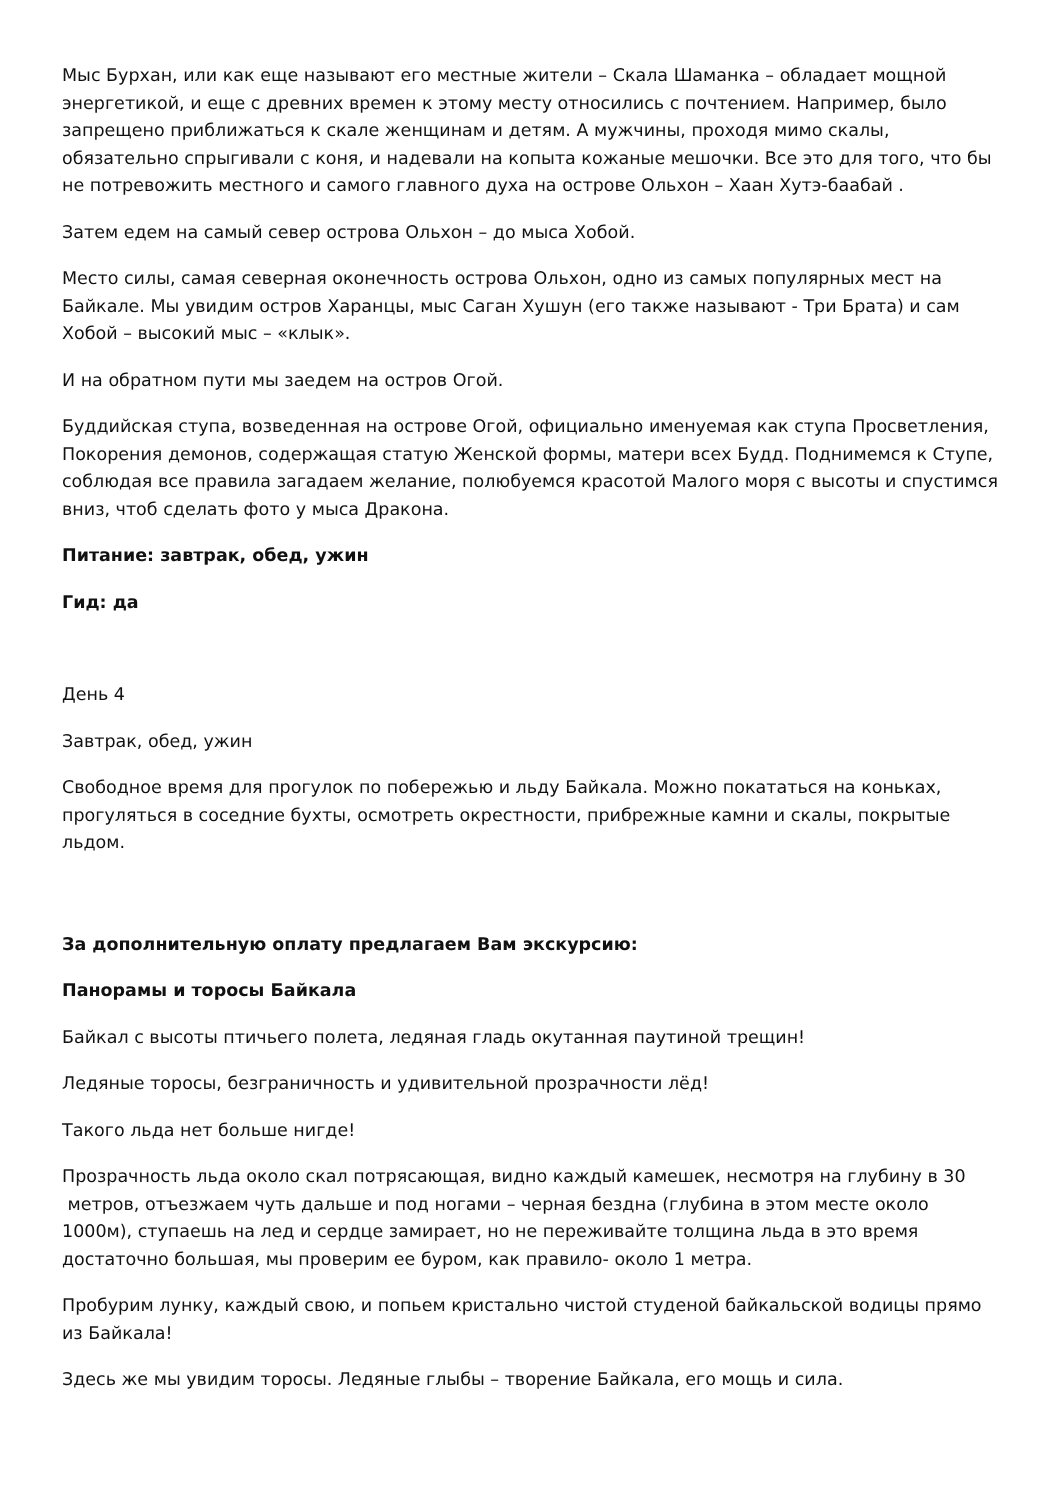Мыс Бурхан, или как еще называют его местные жители – Скала Шаманка – обладает мощной энергетикой, и еще с древних времен к этому месту относились с почтением. Например, было запрещено приближаться к скале женщинам и детям. А мужчины, проходя мимо скалы, обязательно спрыгивали с коня, и надевали на копыта кожаные мешочки. Все это для того, что бы не потревожить местного и самого главного духа на острове Ольхон – Хаан Хутэ-баабай .
Затем едем на самый север острова Ольхон – до мыса Хобой.
Место силы, самая северная оконечность острова Ольхон, одно из самых популярных мест на Байкале. Мы увидим остров Харанцы, мыс Саган Хушун (его также называют - Три Брата) и сам Хобой – высокий мыс – «клык».
И на обратном пути мы заедем на остров Огой.
Буддийская ступа, возведенная на острове Огой, официально именуемая как ступа Просветления, Покорения демонов, содержащая статую Женской формы, матери всех Будд. Поднимемся к Ступе, соблюдая все правила загадаем желание, полюбуемся красотой Малого моря с высоты и спустимся вниз, чтоб сделать фото у мыса Дракона.
Питание: завтрак, обед, ужин
Гид: да
День 4
Завтрак, обед, ужин
Свободное время для прогулок по побережью и льду Байкала. Можно покататься на коньках, прогуляться в соседние бухты, осмотреть окрестности, прибрежные камни и скалы, покрытые льдом.
За дополнительную оплату предлагаем Вам экскурсию:
Панорамы и торосы Байкала
Байкал с высоты птичьего полета, ледяная гладь окутанная паутиной трещин!
Ледяные торосы, безграничность и удивительной прозрачности лёд!
Такого льда нет больше нигде!
Прозрачность льда около скал потрясающая, видно каждый камешек, несмотря на глубину в 30 метров, отъезжаем чуть дальше и под ногами – черная бездна (глубина в этом месте около 1000м), ступаешь на лед и сердце замирает, но не переживайте толщина льда в это время достаточно большая, мы проверим ее буром, как правило- около 1 метра.
Пробурим лунку, каждый свою, и попьем кристально чистой студеной байкальской водицы прямо из Байкала!
Здесь же мы увидим торосы. Ледяные глыбы – творение Байкала, его мощь и сила.